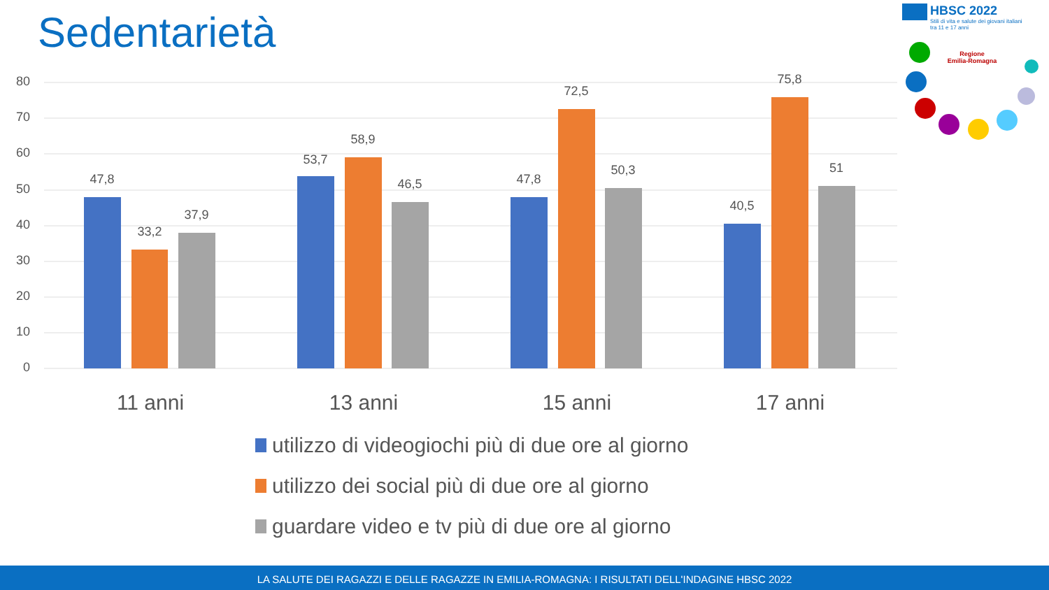Sedentarietà
HBSC 2022
Stili di vita e salute dei giovani italiani
tra 11 e 17 anni
Regione
Emilia-Romagna
80
70
60
50
40
30
20
10
0
47,8
33,2
37,9
53,7
58,9
46,5
47,8
72,5
50,3
40,5
75,8
51
11 anni
13 anni
15 anni
17 anni
utilizzo di videogiochi più di due ore al giorno
utilizzo dei social più di due ore al giorno
guardare video e tv più di due ore al giorno
LA SALUTE DEI RAGAZZI E DELLE RAGAZZE IN EMILIA-ROMAGNA: I RISULTATI DELL'INDAGINE HBSC 2022